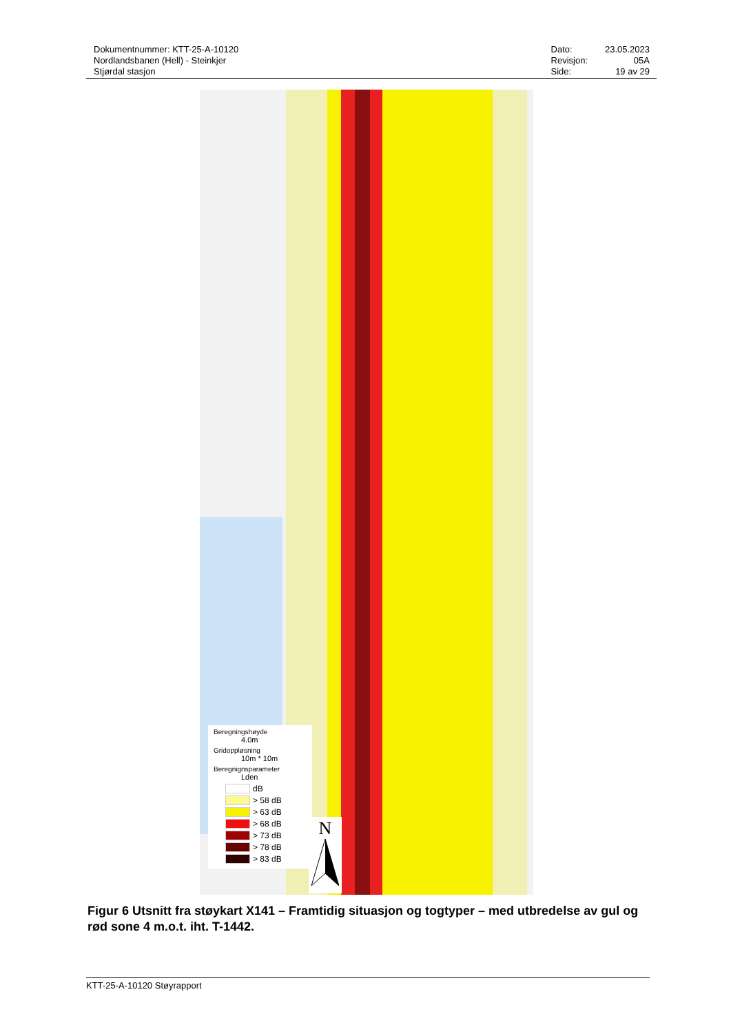Dokumentnummer: KTT-25-A-10120
Nordlandsbanen (Hell) - Steinkjer
Stjørdal stasjon
| Dato: | 23.05.2023 |
| Revisjon: | 05A |
| Side: | 19 av 29 |
Beregningshøyde
4.0m
Gridoppløsning
10m * 10m
Beregnignsparameter
Lden
dB
> 58 dB
> 63 dB
> 68 dB
> 73 dB
> 78 dB
> 83 dB
N
Figur 6 Utsnitt fra støykart X141 – Framtidig situasjon og togtyper – med utbredelse av gul og rød sone 4 m.o.t. iht. T-1442.
KTT-25-A-10120 Støyrapport